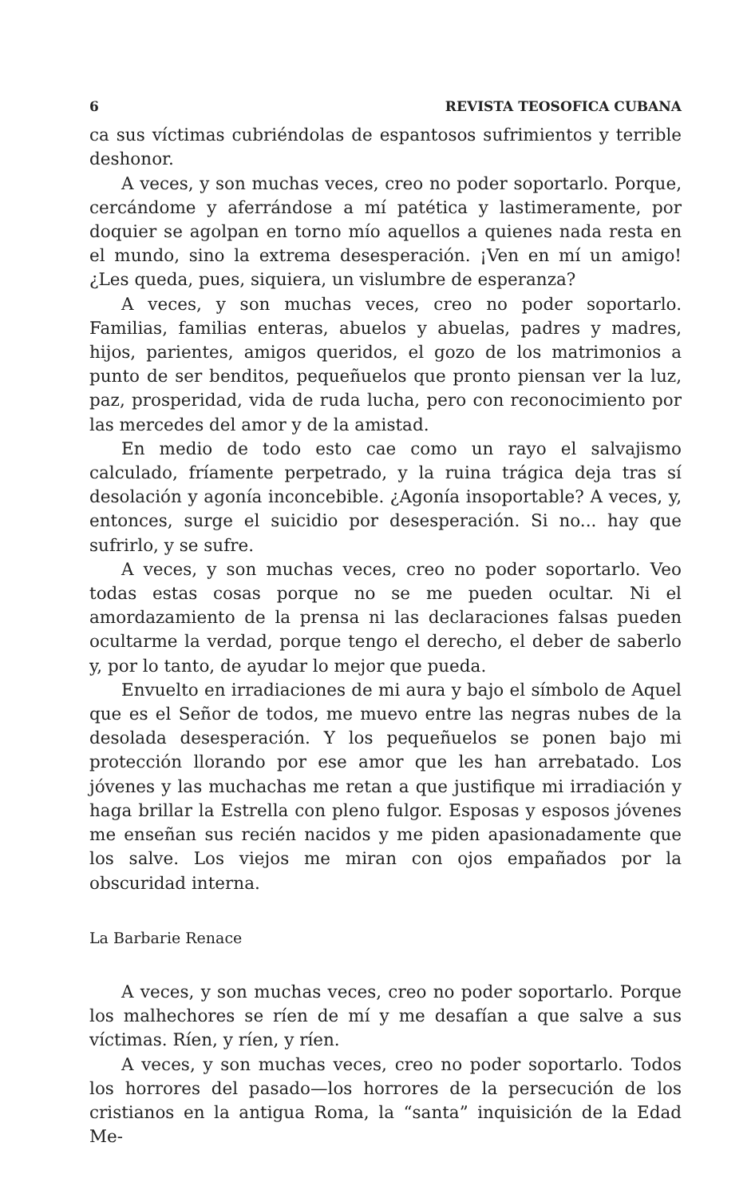6 REVISTA TEOSOFICA CUBANA
ca sus víctimas cubriéndolas de espantosos sufrimientos y terrible deshonor.
A veces, y son muchas veces, creo no poder soportarlo. Porque, cercándome y aferrándose a mí patética y lastimeramente, por doquier se agolpan en torno mío aquellos a quienes nada resta en el mundo, sino la extrema desesperación. ¡Ven en mí un amigo! ¿Les queda, pues, siquiera, un vislumbre de esperanza?
A veces, y son muchas veces, creo no poder soportarlo. Familias, familias enteras, abuelos y abuelas, padres y madres, hijos, parientes, amigos queridos, el gozo de los matrimonios a punto de ser benditos, pequeñuelos que pronto piensan ver la luz, paz, prosperidad, vida de ruda lucha, pero con reconocimiento por las mercedes del amor y de la amistad.
En medio de todo esto cae como un rayo el salvajismo calculado, fríamente perpetrado, y la ruina trágica deja tras sí desolación y agonía inconcebible. ¿Agonía insoportable? A veces, y, entonces, surge el suicidio por desesperación. Si no... hay que sufrirlo, y se sufre.
A veces, y son muchas veces, creo no poder soportarlo. Veo todas estas cosas porque no se me pueden ocultar. Ni el amordazamiento de la prensa ni las declaraciones falsas pueden ocultarme la verdad, porque tengo el derecho, el deber de saberlo y, por lo tanto, de ayudar lo mejor que pueda.
Envuelto en irradiaciones de mi aura y bajo el símbolo de Aquel que es el Señor de todos, me muevo entre las negras nubes de la desolada desesperación. Y los pequeñuelos se ponen bajo mi protección llorando por ese amor que les han arrebatado. Los jóvenes y las muchachas me retan a que justifique mi irradiación y haga brillar la Estrella con pleno fulgor. Esposas y esposos jóvenes me enseñan sus recién nacidos y me piden apasionadamente que los salve. Los viejos me miran con ojos empañados por la obscuridad interna.
La Barbarie Renace
A veces, y son muchas veces, creo no poder soportarlo. Porque los malhechores se ríen de mí y me desafían a que salve a sus víctimas. Ríen, y ríen, y ríen.
A veces, y son muchas veces, creo no poder soportarlo. Todos los horrores del pasado—los horrores de la persecución de los cristianos en la antigua Roma, la “santa” inquisición de la Edad Me-